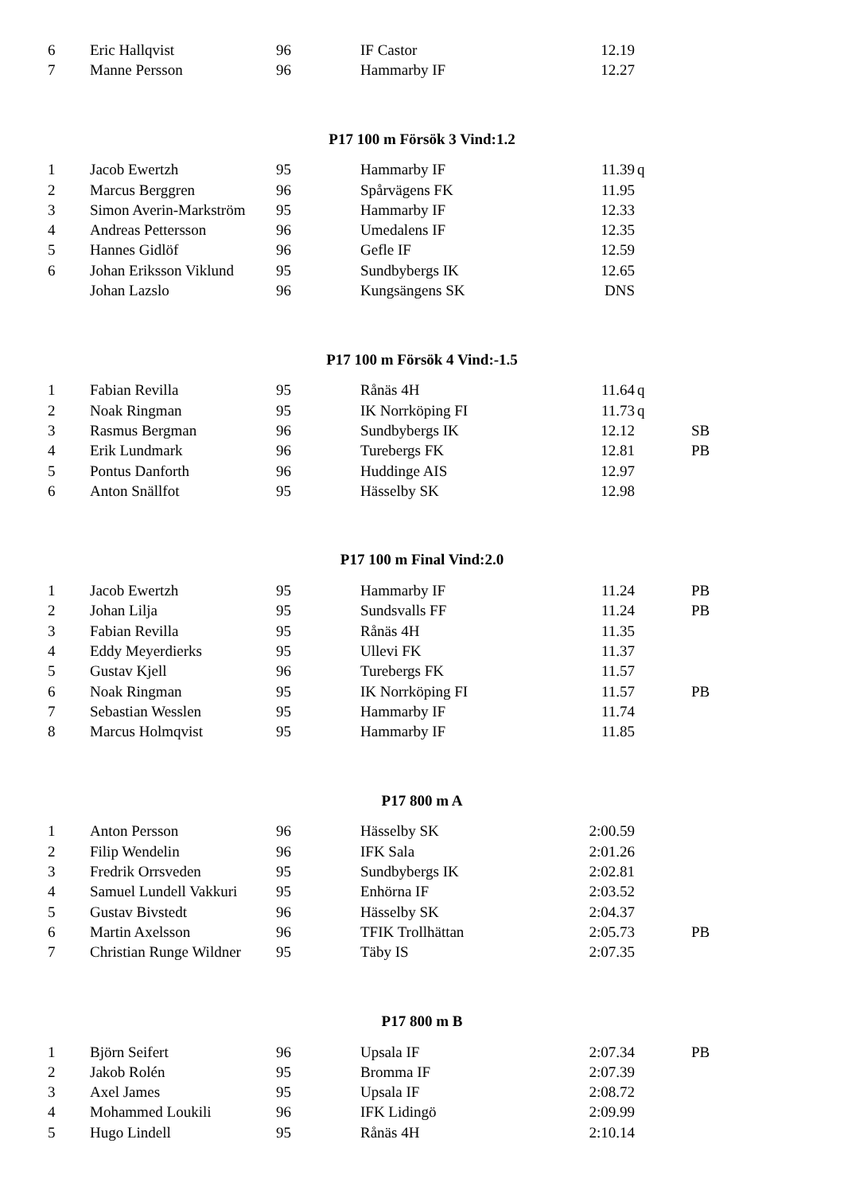| 6 | Eric Hallqvist | 96 | IF Castor | 12.19 | | |
| 7 | Manne Persson | 96 | Hammarby IF | 12.27 | | |
P17 100 m Försök 3 Vind:1.2
| 1 | Jacob Ewertzh | 95 | Hammarby IF | 11.39 | q | |
| 2 | Marcus Berggren | 96 | Spårvägens FK | 11.95 | | |
| 3 | Simon Averin-Markström | 95 | Hammarby IF | 12.33 | | |
| 4 | Andreas Pettersson | 96 | Umedalens IF | 12.35 | | |
| 5 | Hannes Gidlöf | 96 | Gefle IF | 12.59 | | |
| 6 | Johan Eriksson Viklund | 95 | Sundbybergs IK | 12.65 | | |
| | Johan Lazslo | 96 | Kungsängens SK | DNS | | |
P17 100 m Försök 4 Vind:-1.5
| 1 | Fabian Revilla | 95 | Rånäs 4H | 11.64 | q | |
| 2 | Noak Ringman | 95 | IK Norrköping FI | 11.73 | q | |
| 3 | Rasmus Bergman | 96 | Sundbybergs IK | 12.12 | | SB |
| 4 | Erik Lundmark | 96 | Turebergs FK | 12.81 | | PB |
| 5 | Pontus Danforth | 96 | Huddinge AIS | 12.97 | | |
| 6 | Anton Snällfot | 95 | Hässelby SK | 12.98 | | |
P17 100 m Final Vind:2.0
| 1 | Jacob Ewertzh | 95 | Hammarby IF | 11.24 | | PB |
| 2 | Johan Lilja | 95 | Sundsvalls FF | 11.24 | | PB |
| 3 | Fabian Revilla | 95 | Rånäs 4H | 11.35 | | |
| 4 | Eddy Meyerdierks | 95 | Ullevi FK | 11.37 | | |
| 5 | Gustav Kjell | 96 | Turebergs FK | 11.57 | | |
| 6 | Noak Ringman | 95 | IK Norrköping FI | 11.57 | | PB |
| 7 | Sebastian Wesslen | 95 | Hammarby IF | 11.74 | | |
| 8 | Marcus Holmqvist | 95 | Hammarby IF | 11.85 | | |
P17 800 m A
| 1 | Anton Persson | 96 | Hässelby SK | 2:00.59 | | |
| 2 | Filip Wendelin | 96 | IFK Sala | 2:01.26 | | |
| 3 | Fredrik Orrsveden | 95 | Sundbybergs IK | 2:02.81 | | |
| 4 | Samuel Lundell Vakkuri | 95 | Enhörna IF | 2:03.52 | | |
| 5 | Gustav Bivstedt | 96 | Hässelby SK | 2:04.37 | | |
| 6 | Martin Axelsson | 96 | TFIK Trollhättan | 2:05.73 | | PB |
| 7 | Christian Runge Wildner | 95 | Täby IS | 2:07.35 | | |
P17 800 m B
| 1 | Björn Seifert | 96 | Upsala IF | 2:07.34 | | PB |
| 2 | Jakob Rolén | 95 | Bromma IF | 2:07.39 | | |
| 3 | Axel James | 95 | Upsala IF | 2:08.72 | | |
| 4 | Mohammed Loukili | 96 | IFK Lidingö | 2:09.99 | | |
| 5 | Hugo Lindell | 95 | Rånäs 4H | 2:10.14 | | |